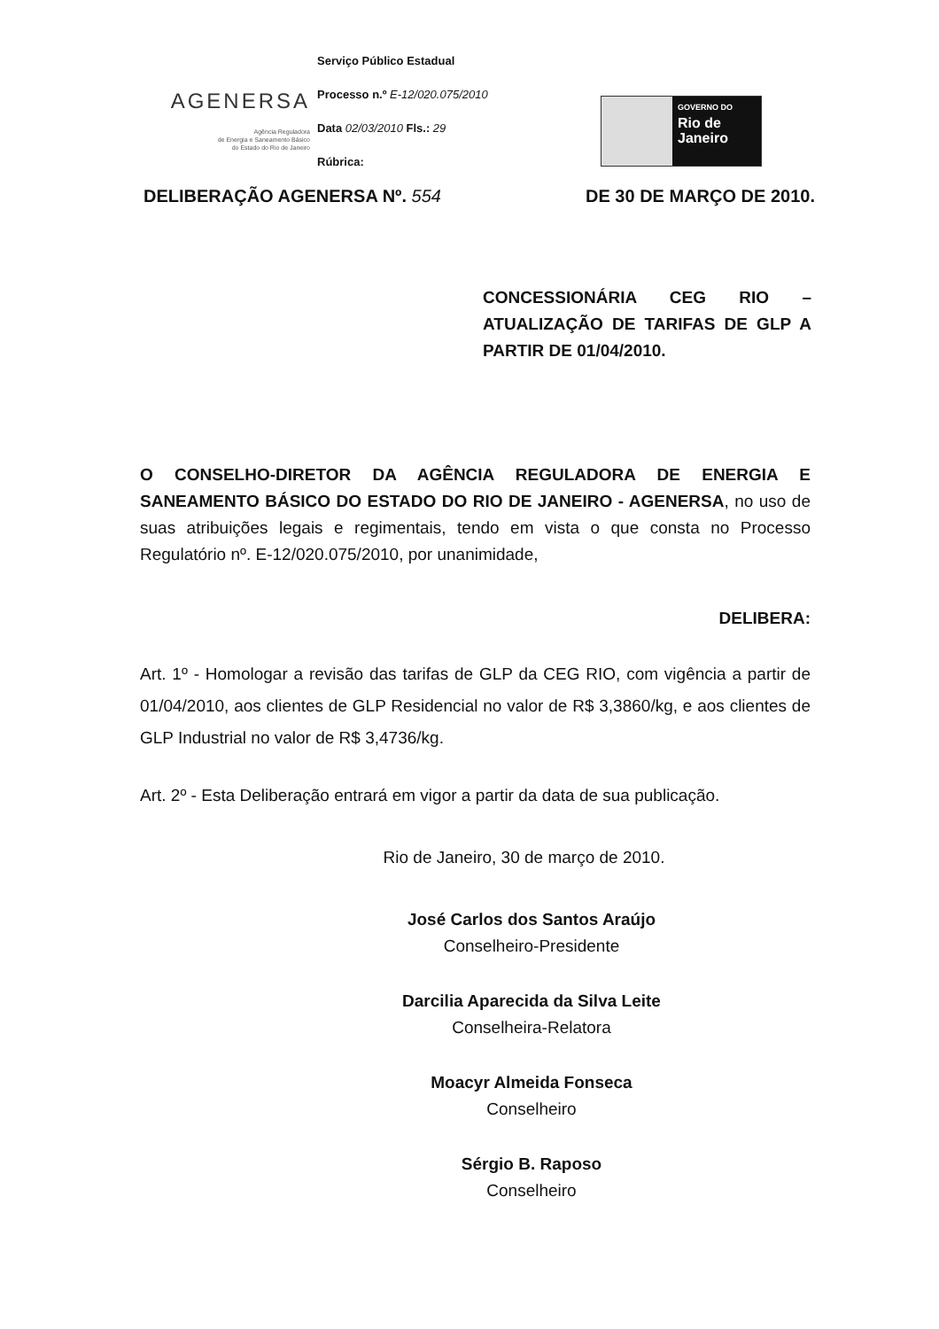AGENERSA
Agência Reguladora
de Energia e Saneamento Básico
do Estado do Rio de Janeiro
Serviço Público Estadual
Processo n.º E-12/020.075/2010
Data 02/03/2010 Fls.: 29
Rúbrica:
GOVERNO DO
Rio de
Janeiro
DELIBERAÇÃO AGENERSA Nº. 554 DE 30 DE MARÇO DE 2010.
CONCESSIONÁRIA CEG RIO – ATUALIZAÇÃO DE TARIFAS DE GLP A PARTIR DE 01/04/2010.
O CONSELHO-DIRETOR DA AGÊNCIA REGULADORA DE ENERGIA E SANEAMENTO BÁSICO DO ESTADO DO RIO DE JANEIRO - AGENERSA, no uso de suas atribuições legais e regimentais, tendo em vista o que consta no Processo Regulatório nº. E-12/020.075/2010, por unanimidade,
DELIBERA:
Art. 1º - Homologar a revisão das tarifas de GLP da CEG RIO, com vigência a partir de 01/04/2010, aos clientes de GLP Residencial no valor de R$ 3,3860/kg, e aos clientes de GLP Industrial no valor de R$ 3,4736/kg.
Art. 2º - Esta Deliberação entrará em vigor a partir da data de sua publicação.
Rio de Janeiro, 30 de março de 2010.
José Carlos dos Santos Araújo
Conselheiro-Presidente
Darcilia Aparecida da Silva Leite
Conselheira-Relatora
Moacyr Almeida Fonseca
Conselheiro
Sérgio B. Raposo
Conselheiro